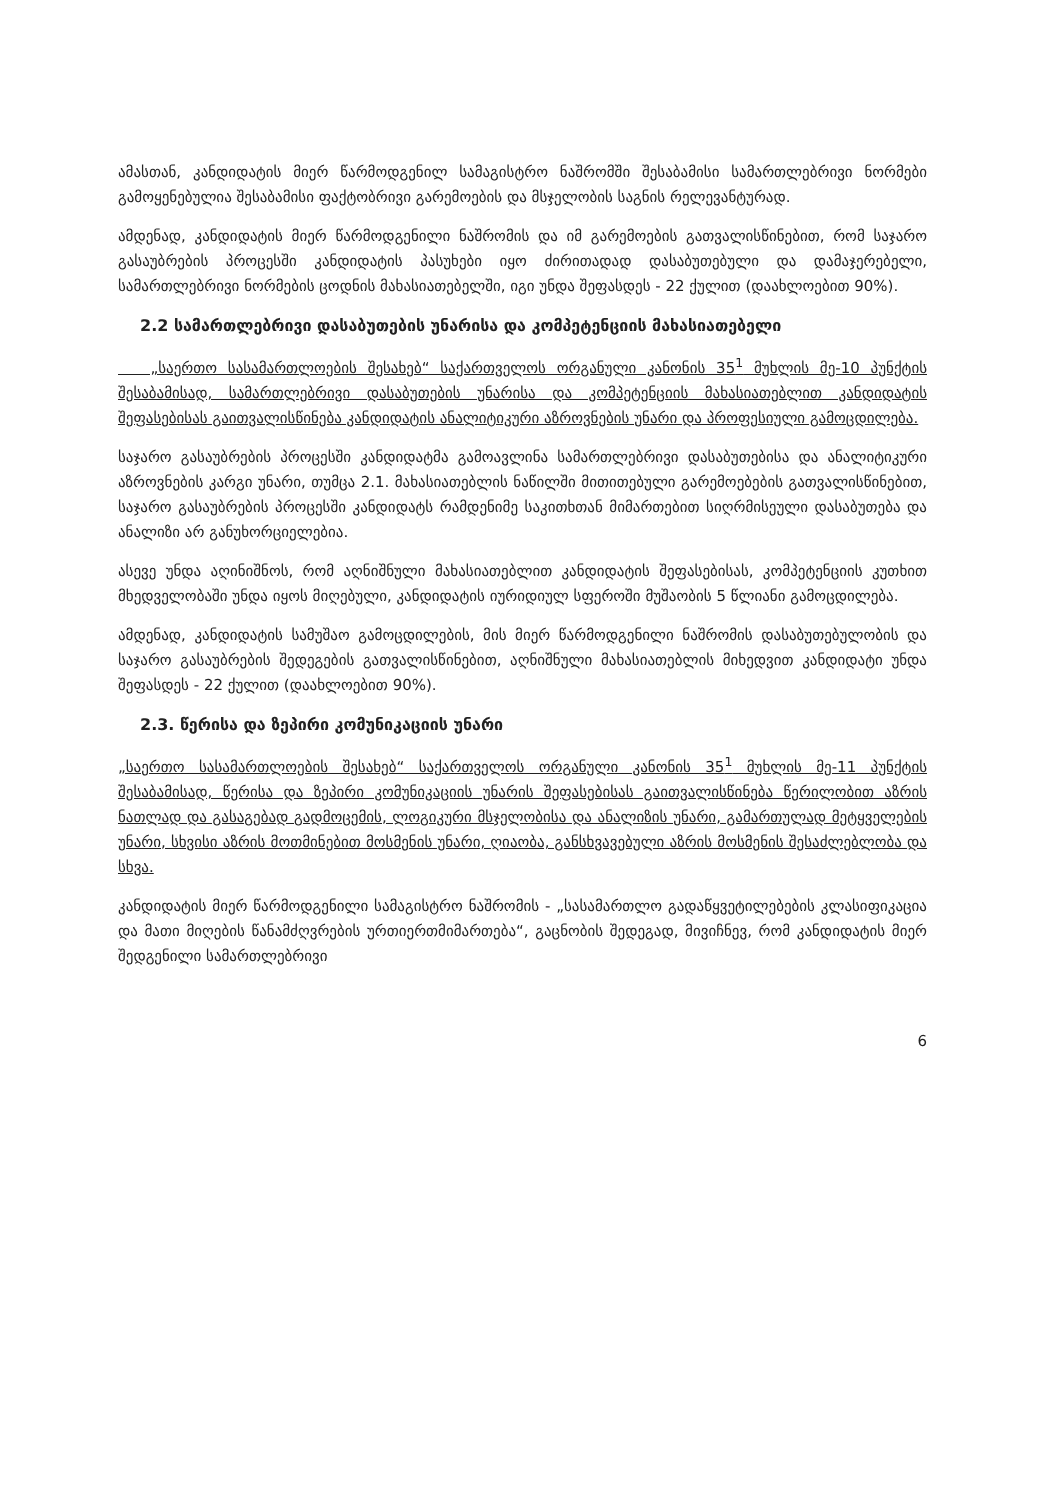ამასთან, კანდიდატის მიერ წარმოდგენილ სამაგისტრო ნაშრომში შესაბამისი სამართლებრივი ნორმები გამოყენებულია შესაბამისი ფაქტობრივი გარემოების და მსჯელობის საგნის რელევანტურად.
ამდენად, კანდიდატის მიერ წარმოდგენილი ნაშრომის და იმ გარემოების გათვალისწინებით, რომ საჯარო გასაუბრების პროცესში კანდიდატის პასუხები იყო ძირითადად დასაბუთებული და დამაჯერებელი, სამართლებრივი ნორმების ცოდნის მახასიათებელში, იგი უნდა შეფასდეს - 22 ქულით (დაახლოებით 90%).
2.2 სამართლებრივი დასაბუთების უნარისა და კომპეტენციის მახასიათებელი
„საერთო სასამართლოების შესახებ“ საქართველოს ორგანული კანონის 35<sup>1</sup> მუხლის მე-10 პუნქტის შესაბამისად, სამართლებრივი დასაბუთების უნარისა და კომპეტენციის მახასიათებლით კანდიდატის შეფასებისას გაითვალისწინება კანდიდატის ანალიტიკური აზროვნების უნარი და პროფესიული გამოცდილება.
საჯარო გასაუბრების პროცესში კანდიდატმა გამოავლინა სამართლებრივი დასაბუთებისა და ანალიტიკური აზროვნების კარგი უნარი, თუმცა 2.1. მახასიათებლის ნაწილში მითითებული გარემოებების გათვალისწინებით, საჯარო გასაუბრების პროცესში კანდიდატს რამდენიმე საკითხთან მიმართებით სიღრმისეული დასაბუთება და ანალიზი არ განუხორციელებია.
ასევე უნდა აღინიშნოს, რომ აღნიშნული მახასიათებლით კანდიდატის შეფასებისას, კომპეტენციის კუთხით მხედველობაში უნდა იყოს მიღებული, კანდიდატის იურიდიულ სფეროში მუშაობის 5 წლიანი გამოცდილება.
ამდენად, კანდიდატის სამუშაო გამოცდილების, მის მიერ წარმოდგენილი ნაშრომის დასაბუთებულობის და საჯარო გასაუბრების შედეგების გათვალისწინებით, აღნიშნული მახასიათებლის მიხედვით კანდიდატი უნდა შეფასდეს - 22 ქულით (დაახლოებით 90%).
2.3. წერისა და ზეპირი კომუნიკაციის უნარი
„საერთო სასამართლოების შესახებ“ საქართველოს ორგანული კანონის 35<sup>1</sup> მუხლის მე-11 პუნქტის შესაბამისად, წერისა და ზეპირი კომუნიკაციის უნარის შეფასებისას გაითვალისწინება წერილობით აზრის ნათლად და გასაგებად გადმოცემის, ლოგიკური მსჯელობისა და ანალიზის უნარი, გამართულად მეტყველების უნარი, სხვისი აზრის მოთმინებით მოსმენის უნარი, ღიაობა, განსხვავებული აზრის მოსმენის შესაძლებლობა და სხვა.
კანდიდატის მიერ წარმოდგენილი სამაგისტრო ნაშრომის - „სასამართლო გადაწყვეტილებების კლასიფიკაცია და მათი მიღების წანამძღვრების ურთიერთმიმართება“, გაცნობის შედეგად, მივიჩნევ, რომ კანდიდატის მიერ შედგენილი სამართლებრივი
6